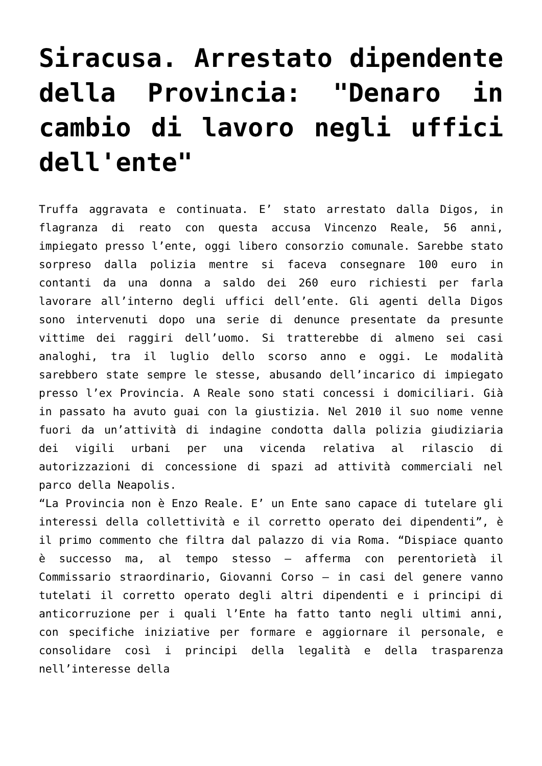Siracusa. Arrestato dipendente della Provincia: "Denaro in cambio di lavoro negli uffici dell'ente"
Truffa aggravata e continuata. E’ stato arrestato dalla Digos, in flagranza di reato con questa accusa Vincenzo Reale, 56 anni, impiegato presso l’ente, oggi libero consorzio comunale. Sarebbe stato sorpreso dalla polizia mentre si faceva consegnare 100 euro in contanti da una donna a saldo dei 260 euro richiesti per farla lavorare all’interno degli uffici dell’ente. Gli agenti della Digos sono intervenuti dopo una serie di denunce presentate da presunte vittime dei raggiri dell’uomo. Si tratterebbe di almeno sei casi analoghi, tra il luglio dello scorso anno e oggi. Le modalità sarebbero state sempre le stesse, abusando dell’incarico di impiegato presso l’ex Provincia. A Reale sono stati concessi i domiciliari. Già in passato ha avuto guai con la giustizia. Nel 2010 il suo nome venne fuori da un’attività di indagine condotta dalla polizia giudiziaria dei vigili urbani per una vicenda relativa al rilascio di autorizzazioni di concessione di spazi ad attività commerciali nel parco della Neapolis.
“La Provincia non è Enzo Reale. E’ un Ente sano capace di tutelare gli interessi della collettività e il corretto operato dei dipendenti”, è il primo commento che filtra dal palazzo di via Roma. “Dispiace quanto è successo ma, al tempo stesso – afferma con perentorietà il Commissario straordinario, Giovanni Corso – in casi del genere vanno tutelati il corretto operato degli altri dipendenti e i principi di anticorruzione per i quali l’Ente ha fatto tanto negli ultimi anni, con specifiche iniziative per formare e aggiornare il personale, e consolidare così i principi della legalità e della trasparenza nell’interesse della